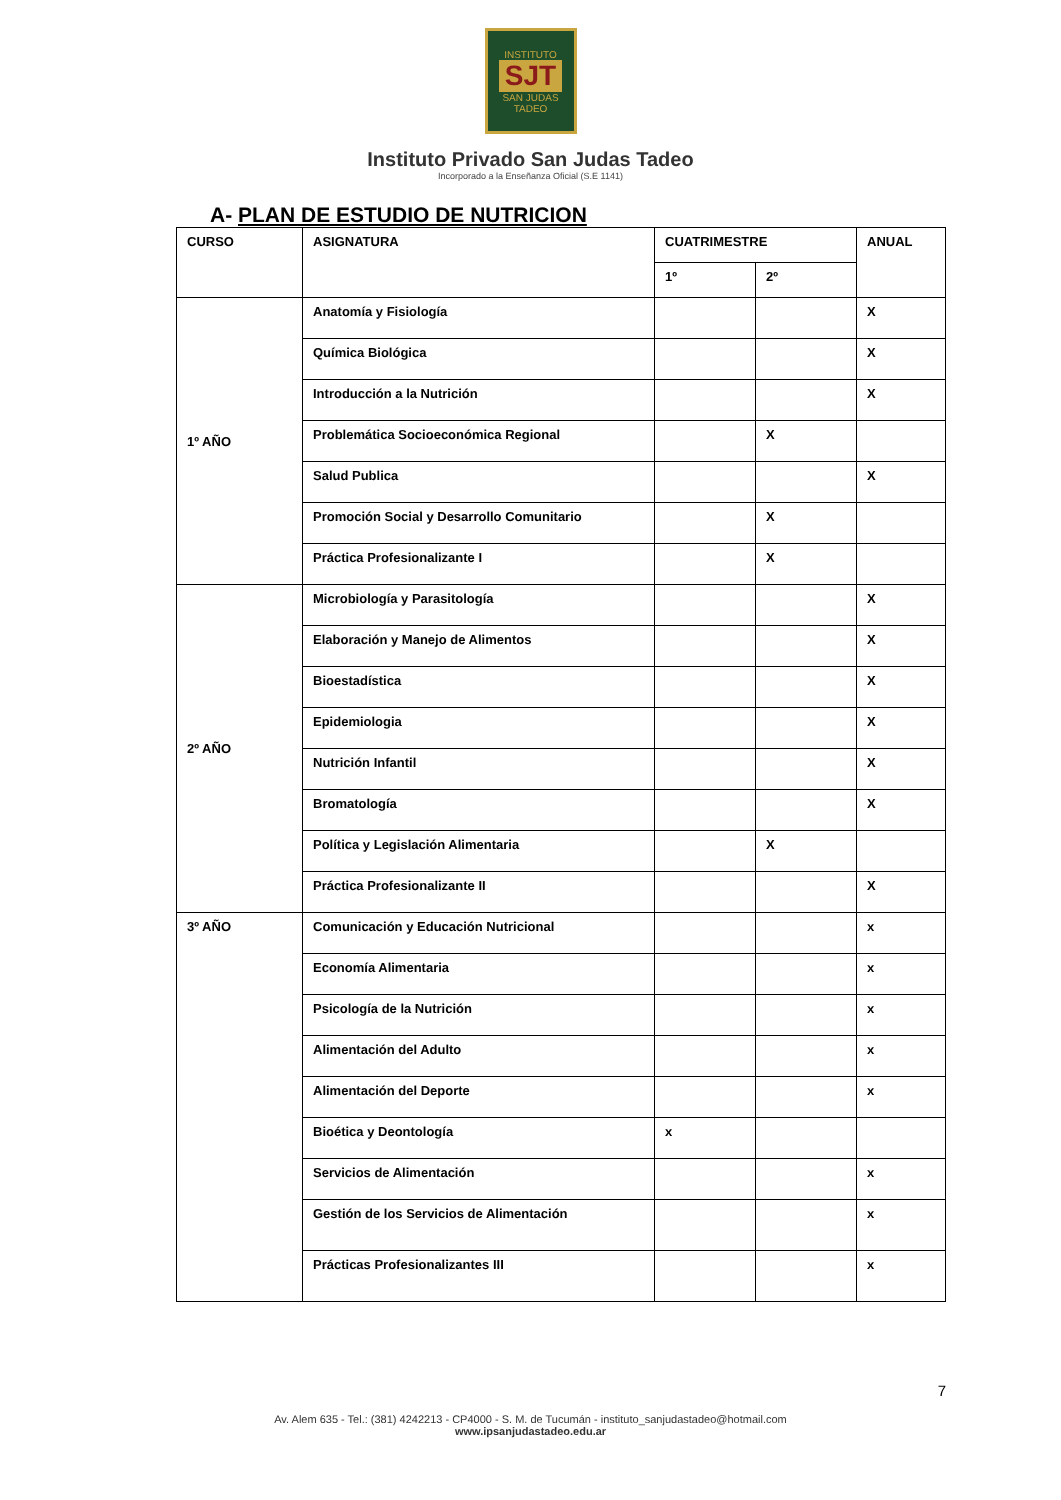INSTITUTO
SJT
SAN JUDAS TADEO
Instituto Privado San Judas Tadeo
Incorporado a la Enseñanza Oficial (S.E 1141)
A- PLAN DE ESTUDIO DE NUTRICION
| CURSO | ASIGNATURA | CUATRIMESTRE | | ANUAL |
| --- | --- | --- | --- | --- |
| | | 1º | 2º | |
| 1º AÑO | Anatomía y Fisiología | | | X |
| | Química Biológica | | | X |
| | Introducción a la Nutrición | | | X |
| | Problemática Socioeconómica Regional | | X | |
| | Salud Publica | | | X |
| | Promoción Social y Desarrollo Comunitario | | X | |
| | Práctica Profesionalizante I | | X | |
| 2º AÑO | Microbiología y Parasitología | | | X |
| | Elaboración y Manejo de Alimentos | | | X |
| | Bioestadística | | | X |
| | Epidemiologia | | | X |
| | Nutrición Infantil | | | X |
| | Bromatología | | | X |
| | Política y Legislación Alimentaria | | X | |
| | Práctica Profesionalizante II | | | X |
| 3º AÑO | Comunicación y Educación Nutricional | | | x |
| | Economía Alimentaria | | | x |
| | Psicología de la Nutrición | | | x |
| | Alimentación del Adulto | | | x |
| | Alimentación del Deporte | | | x |
| | Bioética y Deontología | x | | |
| | Servicios de Alimentación | | | x |
| | Gestión de los Servicios de Alimentación | | | x |
| | Prácticas Profesionalizantes III | | | x |
7
Av. Alem 635 - Tel.: (381) 4242213 - CP4000 - S. M. de Tucumán - instituto_sanjudastadeo@hotmail.com
www.ipsanjudastadeo.edu.ar